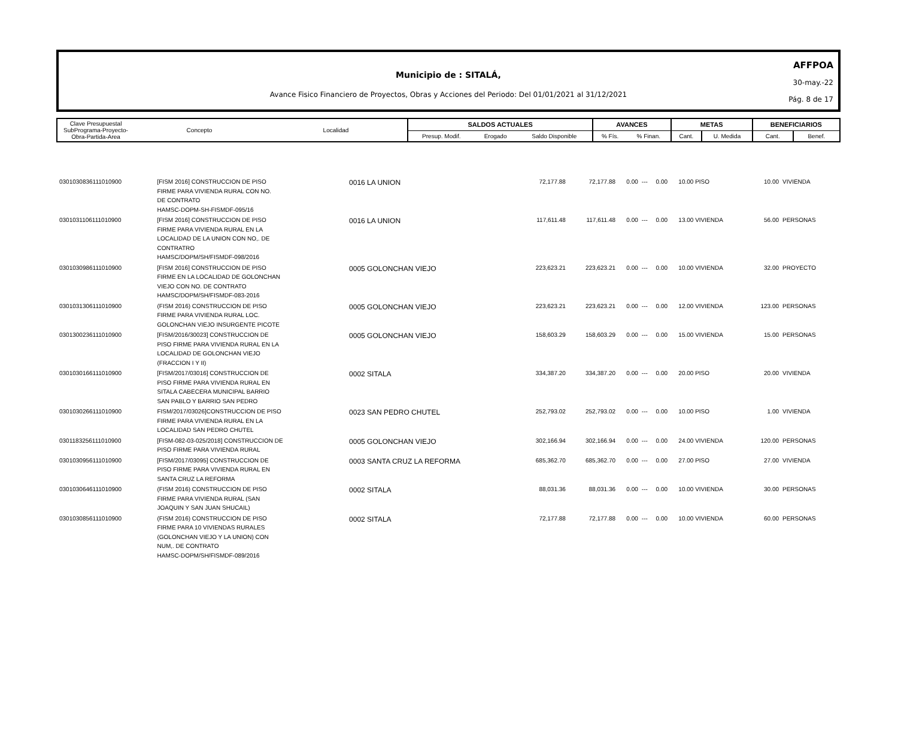Municipio de : SITALÁ,
Avance Fisico Financiero de Proyectos, Obras y Acciones del Periodo: Del 01/01/2021 al 31/12/2021
AFFPOA
30-may.-22
Pág. 8 de 17
| Clave Presupuestal SubPrograma-Proyecto- Obra-Partida-Area | Concepto | Localidad | SALDOS ACTUALES | | | AVANCES | | METAS | | BENEFICIARIOS | |
| | | | Presup. Modif. | Erogado | Saldo Disponible | % Fís. | % Finan. | Cant. | U. Medida | Cant. | Benef. |
| 0301030836111010900 | [FISM 2016] CONSTRUCCION DE PISO FIRME PARA VIVIENDA RURAL CON NO. DE CONTRATO HAMSC-DOPM-SH-FISMDF-095/16 | 0016 LA UNION | 72,177.88 | 72,177.88 | 0.00 | --- | 0.00 | 10.00 PISO | 10.00 | VIVIENDA |
| 0301031106111010900 | [FISM 2016] CONSTRUCCION DE PISO FIRME PARA VIVIENDA RURAL EN LA LOCALIDAD DE LA UNION CON NO,. DE CONTRATRO HAMSC/DOPM/SH/FISMDF-098/2016 | 0016 LA UNION | 117,611.48 | 117,611.48 | 0.00 | --- | 0.00 | 13.00 VIVIENDA | 56.00 | PERSONAS |
| 0301030986111010900 | [FISM 2016] CONSTRUCCION DE PISO FIRME EN LA LOCALIDAD DE GOLONCHAN VIEJO CON NO. DE CONTRATO HAMSC/DOPM/SH/FISMDF-083-2016 | 0005 GOLONCHAN VIEJO | 223,623.21 | 223,623.21 | 0.00 | --- | 0.00 | 10.00 VIVIENDA | 32.00 | PROYECTO |
| 0301031306111010900 | (FISM 2016) CONSTRUCCION DE PISO FIRME PARA VIVIENDA RURAL LOC. GOLONCHAN VIEJO INSURGENTE PICOTE | 0005 GOLONCHAN VIEJO | 223,623.21 | 223,623.21 | 0.00 | --- | 0.00 | 12.00 VIVIENDA | 123.00 | PERSONAS |
| 0301300236111010900 | [FISM/2016/30023] CONSTRUCCION DE PISO FIRME PARA VIVIENDA RURAL EN LA LOCALIDAD DE GOLONCHAN VIEJO (FRACCION I Y II) | 0005 GOLONCHAN VIEJO | 158,603.29 | 158,603.29 | 0.00 | --- | 0.00 | 15.00 VIVIENDA | 15.00 | PERSONAS |
| 0301030166111010900 | [FISM/2017/03016] CONSTRUCCION DE PISO FIRME PARA VIVIENDA RURAL EN SITALA CABECERA MUNICIPAL BARRIO SAN PABLO Y BARRIO SAN PEDRO | 0002 SITALA | 334,387.20 | 334,387.20 | 0.00 | --- | 0.00 | 20.00 PISO | 20.00 | VIVIENDA |
| 0301030266111010900 | FISM/2017/03026]CONSTRUCCION DE PISO FIRME PARA VIVIENDA RURAL EN LA LOCALIDAD SAN PEDRO CHUTEL | 0023 SAN PEDRO CHUTEL | 252,793.02 | 252,793.02 | 0.00 | --- | 0.00 | 10.00 PISO | 1.00 | VIVIENDA |
| 0301183256111010900 | [FISM-082-03-025/2018] CONSTRUCCION DE PISO FIRME PARA VIVIENDA RURAL | 0005 GOLONCHAN VIEJO | 302,166.94 | 302,166.94 | 0.00 | --- | 0.00 | 24.00 VIVIENDA | 120.00 | PERSONAS |
| 0301030956111010900 | [FISM/2017/03095] CONSTRUCCION DE PISO FIRME PARA VIVIENDA RURAL EN SANTA CRUZ LA REFORMA | 0003 SANTA CRUZ LA REFORMA | 685,362.70 | 685,362.70 | 0.00 | --- | 0.00 | 27.00 PISO | 27.00 | VIVIENDA |
| 0301030646111010900 | (FISM 2016) CONSTRUCCION DE PISO FIRME PARA VIVIENDA RURAL (SAN JOAQUIN Y SAN JUAN SHUCAIL) | 0002 SITALA | 88,031.36 | 88,031.36 | 0.00 | --- | 0.00 | 10.00 VIVIENDA | 30.00 | PERSONAS |
| 0301030856111010900 | (FISM 2016) CONSTRUCCION DE PISO FIRME PARA 10 VIVIENDAS RURALES (GOLONCHAN VIEJO Y LA UNION) CON NUM,. DE CONTRATO HAMSC-DOPM/SH/FISMDF-089/2016 | 0002 SITALA | 72,177.88 | 72,177.88 | 0.00 | --- | 0.00 | 10.00 VIVIENDA | 60.00 | PERSONAS |